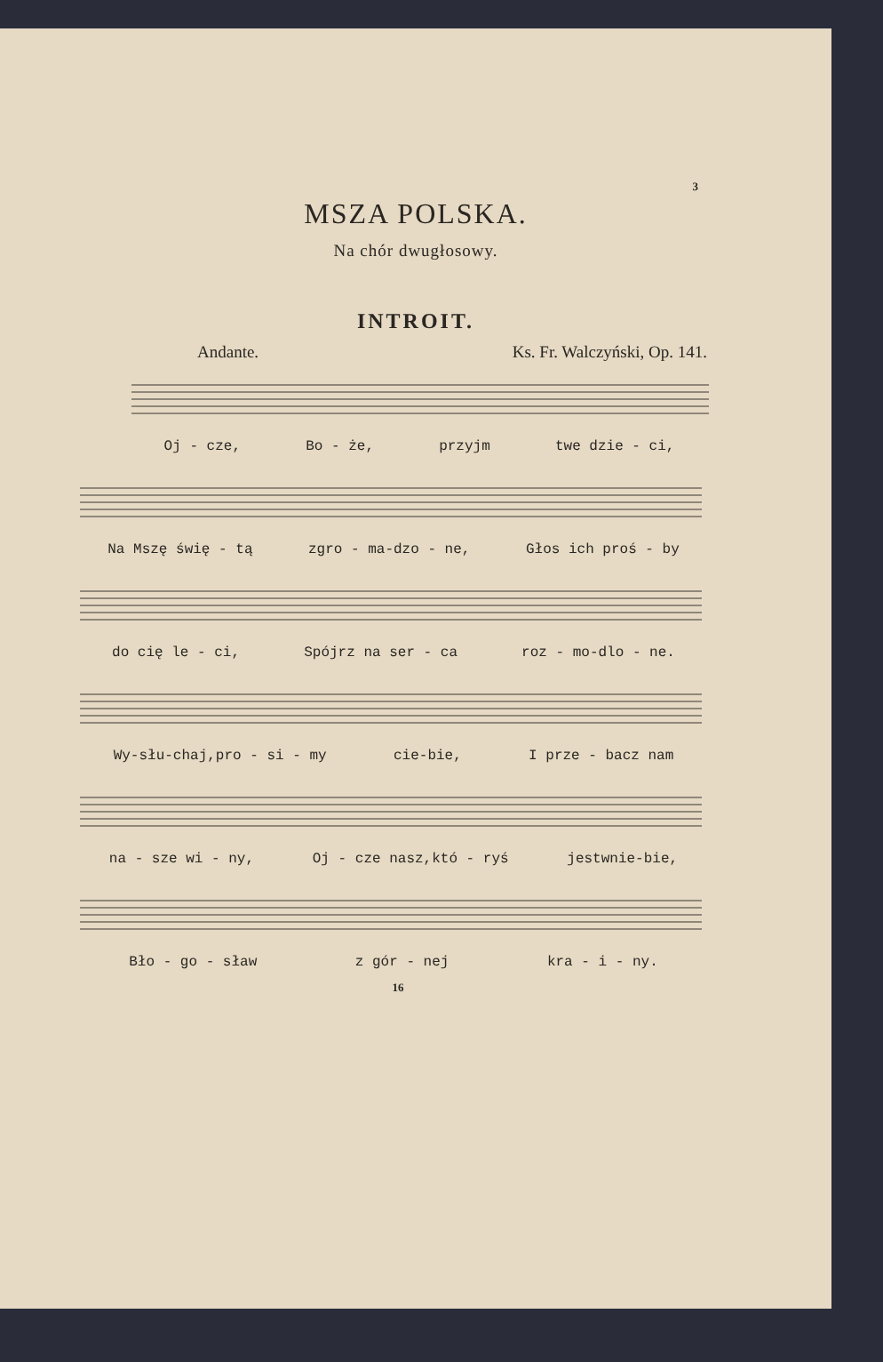3
MSZA POLSKA.
Na chór dwugłosowy.
INTROIT.
Andante. Ks. Fr. Walczyński, Op. 141.
Oj - cze, Bo - że, przyjm twe dzie - ci,
Na Mszę świę - tą zgro - ma-dzo - ne, Głos ich proś - by
do cię le - ci, Spójrz na ser - ca roz - mo-dlo - ne.
Wy-słu-chaj,pro - si - my cie-bie, I prze - bacz nam
na - sze wi - ny, Oj - cze nasz,któ - ryś jestwnie-bie,
Bło - go - sław z gór - nej kra - i - ny.
16